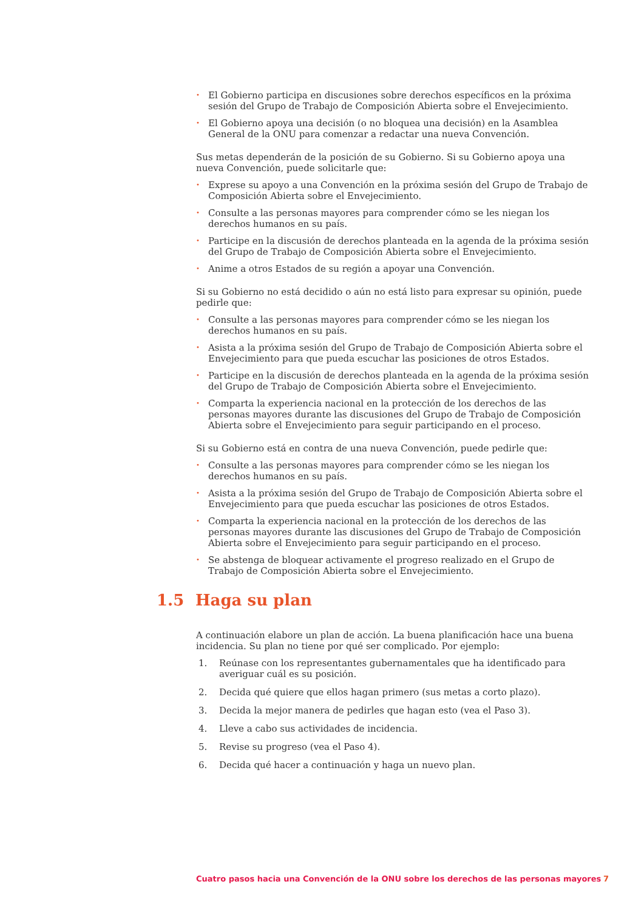• El Gobierno participa en discusiones sobre derechos específicos en la próxima sesión del Grupo de Trabajo de Composición Abierta sobre el Envejecimiento.
• El Gobierno apoya una decisión (o no bloquea una decisión) en la Asamblea General de la ONU para comenzar a redactar una nueva Convención.
Sus metas dependerán de la posición de su Gobierno. Si su Gobierno apoya una nueva Convención, puede solicitarle que:
• Exprese su apoyo a una Convención en la próxima sesión del Grupo de Trabajo de Composición Abierta sobre el Envejecimiento.
• Consulte a las personas mayores para comprender cómo se les niegan los derechos humanos en su país.
• Participe en la discusión de derechos planteada en la agenda de la próxima sesión del Grupo de Trabajo de Composición Abierta sobre el Envejecimiento.
• Anime a otros Estados de su región a apoyar una Convención.
Si su Gobierno no está decidido o aún no está listo para expresar su opinión, puede pedirle que:
• Consulte a las personas mayores para comprender cómo se les niegan los derechos humanos en su país.
• Asista a la próxima sesión del Grupo de Trabajo de Composición Abierta sobre el Envejecimiento para que pueda escuchar las posiciones de otros Estados.
• Participe en la discusión de derechos planteada en la agenda de la próxima sesión del Grupo de Trabajo de Composición Abierta sobre el Envejecimiento.
• Comparta la experiencia nacional en la protección de los derechos de las personas mayores durante las discusiones del Grupo de Trabajo de Composición Abierta sobre el Envejecimiento para seguir participando en el proceso.
Si su Gobierno está en contra de una nueva Convención, puede pedirle que:
• Consulte a las personas mayores para comprender cómo se les niegan los derechos humanos en su país.
• Asista a la próxima sesión del Grupo de Trabajo de Composición Abierta sobre el Envejecimiento para que pueda escuchar las posiciones de otros Estados.
• Comparta la experiencia nacional en la protección de los derechos de las personas mayores durante las discusiones del Grupo de Trabajo de Composición Abierta sobre el Envejecimiento para seguir participando en el proceso.
• Se abstenga de bloquear activamente el progreso realizado en el Grupo de Trabajo de Composición Abierta sobre el Envejecimiento.
1.5 Haga su plan
A continuación elabore un plan de acción. La buena planificación hace una buena incidencia. Su plan no tiene por qué ser complicado. Por ejemplo:
1. Reúnase con los representantes gubernamentales que ha identificado para averiguar cuál es su posición.
2. Decida qué quiere que ellos hagan primero (sus metas a corto plazo).
3. Decida la mejor manera de pedirles que hagan esto (vea el Paso 3).
4. Lleve a cabo sus actividades de incidencia.
5. Revise su progreso (vea el Paso 4).
6. Decida qué hacer a continuación y haga un nuevo plan.
Cuatro pasos hacia una Convención de la ONU sobre los derechos de las personas mayores 7